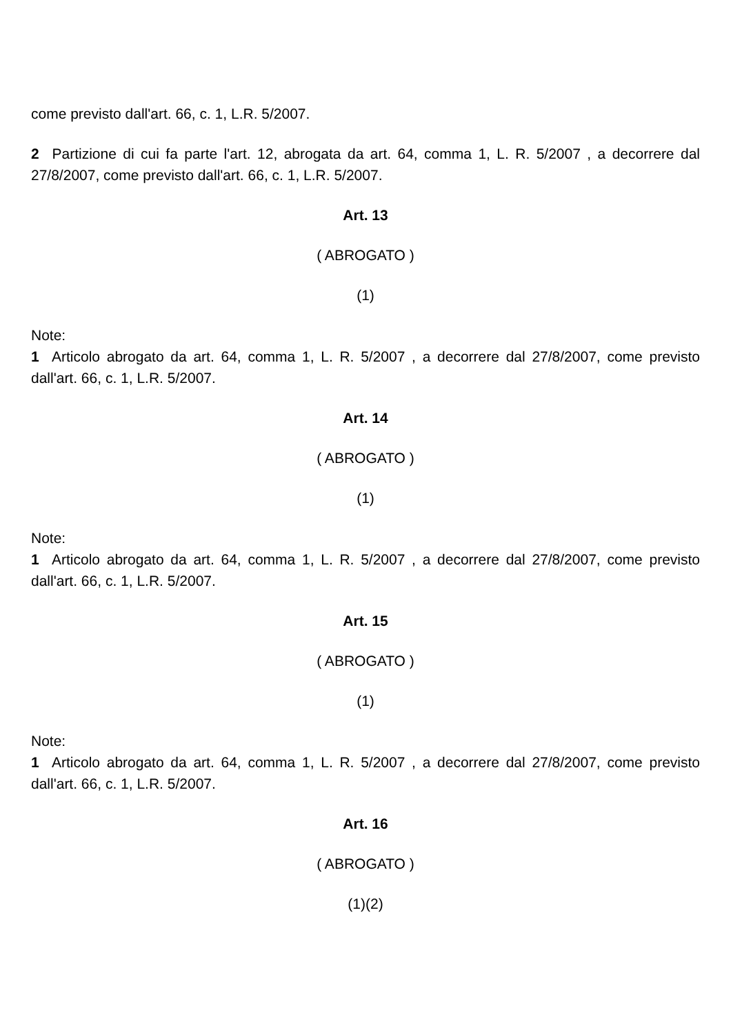come previsto dall'art. 66, c. 1, L.R. 5/2007.
2 Partizione di cui fa parte l'art. 12, abrogata da art. 64, comma 1, L. R. 5/2007 , a decorrere dal 27/8/2007, come previsto dall'art. 66, c. 1, L.R. 5/2007.
Art. 13
( ABROGATO )
(1)
Note:
1 Articolo abrogato da art. 64, comma 1, L. R. 5/2007 , a decorrere dal 27/8/2007, come previsto dall'art. 66, c. 1, L.R. 5/2007.
Art. 14
( ABROGATO )
(1)
Note:
1 Articolo abrogato da art. 64, comma 1, L. R. 5/2007 , a decorrere dal 27/8/2007, come previsto dall'art. 66, c. 1, L.R. 5/2007.
Art. 15
( ABROGATO )
(1)
Note:
1 Articolo abrogato da art. 64, comma 1, L. R. 5/2007 , a decorrere dal 27/8/2007, come previsto dall'art. 66, c. 1, L.R. 5/2007.
Art. 16
( ABROGATO )
(1)(2)